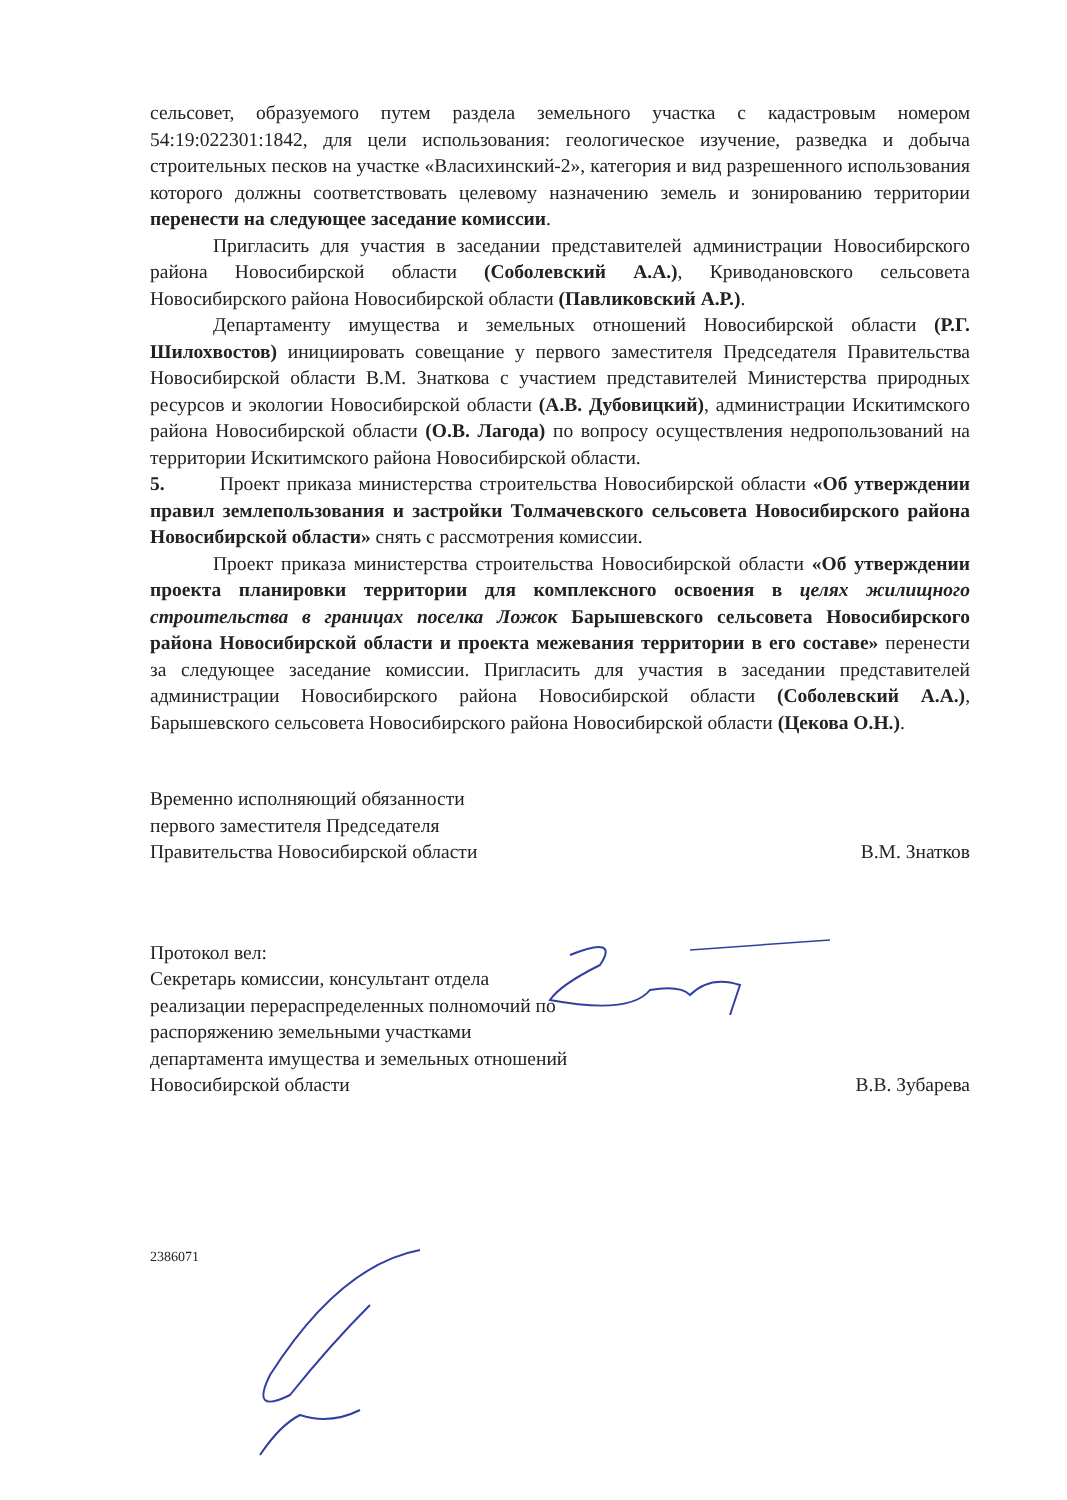сельсовет, образуемого путем раздела земельного участка с кадастровым номером 54:19:022301:1842, для цели использования: геологическое изучение, разведка и добыча строительных песков на участке «Власихинский-2», категория и вид разрешенного использования которого должны соответствовать целевому назначению земель и зонированию территории перенести на следующее заседание комиссии.
Пригласить для участия в заседании представителей администрации Новосибирского района Новосибирской области (Соболевский А.А.), Криводановского сельсовета Новосибирского района Новосибирской области (Павликовский А.Р.).
Департаменту имущества и земельных отношений Новосибирской области (Р.Г. Шилохвостов) инициировать совещание у первого заместителя Председателя Правительства Новосибирской области В.М. Знаткова с участием представителей Министерства природных ресурсов и экологии Новосибирской области (А.В. Дубовицкий), администрации Искитимского района Новосибирской области (О.В. Лагода) по вопросу осуществления недропользований на территории Искитимского района Новосибирской области.
5. Проект приказа министерства строительства Новосибирской области «Об утверждении правил землепользования и застройки Толмачевского сельсовета Новосибирского района Новосибирской области» снять с рассмотрения комиссии.
Проект приказа министерства строительства Новосибирской области «Об утверждении проекта планировки территории для комплексного освоения в целях жилищного строительства в границах поселка Ложок Барышевского сельсовета Новосибирского района Новосибирской области и проекта межевания территории в его составе» перенести за следующее заседание комиссии. Пригласить для участия в заседании представителей администрации Новосибирского района Новосибирской области (Соболевский А.А.), Барышевского сельсовета Новосибирского района Новосибирской области (Цекова О.Н.).
Временно исполняющий обязанности
первого заместителя Председателя
Правительства Новосибирской области
В.М. Знатков
Протокол вел:
Секретарь комиссии, консультант отдела
реализации перераспределенных полномочий по
распоряжению земельными участками
департамента имущества и земельных отношений
Новосибирской области
В.В. Зубарева
2386071